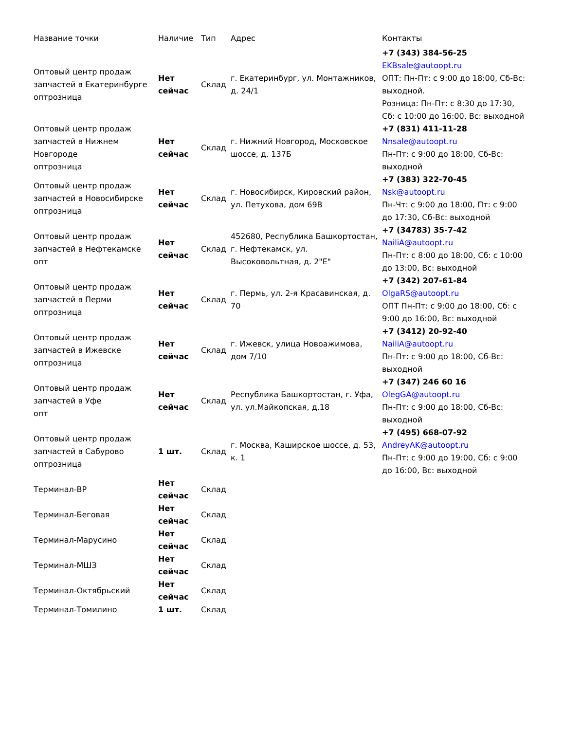| Название точки | Наличие | Тип | Адрес | Контакты |
| --- | --- | --- | --- | --- |
| Оптовый центр продаж запчастей в Екатеринбурге оптрозница | Нет сейчас | Склад | г. Екатеринбург, ул. Монтажников, д. 24/1 | +7 (343) 384-56-25 EKBsale@autoopt.ru ОПТ: Пн-Пт: с 9:00 до 18:00, Сб-Вс: выходной. Розница: Пн-Пт: с 8:30 до 17:30, Сб: с 10:00 до 16:00, Вс: выходной |
| Оптовый центр продаж запчастей в Нижнем Новгороде оптрозница | Нет сейчас | Склад | г. Нижний Новгород, Московское шоссе, д. 137Б | +7 (831) 411-11-28 Nnsale@autoopt.ru Пн-Пт: с 9:00 до 18:00, Сб-Вс: выходной |
| Оптовый центр продаж запчастей в Новосибирске оптрозница | Нет сейчас | Склад | г. Новосибирск, Кировский район, ул. Петухова, дом 69В | +7 (383) 322-70-45 Nsk@autoopt.ru Пн-Чт: с 9:00 до 18:00, Пт: с 9:00 до 17:30, Сб-Вс: выходной |
| Оптовый центр продаж запчастей в Нефтекамске опт | Нет сейчас | Склад | 452680, Республика Башкортостан, г. Нефтекамск, ул. Высоковольтная, д. 2"Е" | +7 (34783) 35-7-42 NailiA@autoopt.ru Пн-Пт: с 8:00 до 18:00, Сб: с 10:00 до 13:00, Вс: выходной |
| Оптовый центр продаж запчастей в Перми оптрозница | Нет сейчас | Склад | г. Пермь, ул. 2-я Красавинская, д. 70 | +7 (342) 207-61-84 OlgaRS@autoopt.ru ОПТ Пн-Пт: с 9:00 до 18:00, Сб: с 9:00 до 16:00, Вс: выходной |
| Оптовый центр продаж запчастей в Ижевске оптрозница | Нет сейчас | Склад | г. Ижевск, улица Новоажимова, дом 7/10 | +7 (3412) 20-92-40 NailiA@autoopt.ru Пн-Пт: с 9:00 до 18:00, Сб-Вс: выходной |
| Оптовый центр продаж запчастей в Уфе опт | Нет сейчас | Склад | Республика Башкортостан, г. Уфа, ул. ул.Майкопская, д.18 | +7 (347) 246 60 16 OlegGA@autoopt.ru Пн-Пт: с 9:00 до 18:00, Сб-Вс: выходной |
| Оптовый центр продаж запчастей в Сабурово оптрозница | 1 шт. | Склад | г. Москва, Каширское шоссе, д. 53, к. 1 | +7 (495) 668-07-92 AndreyAK@autoopt.ru Пн-Пт: с 9:00 до 19:00, Сб: с 9:00 до 16:00, Вс: выходной |
| Терминал-ВР | Нет сейчас | Склад | | |
| Терминал-Беговая | Нет сейчас | Склад | | |
| Терминал-Марусино | Нет сейчас | Склад | | |
| Терминал-МШЗ | Нет сейчас | Склад | | |
| Терминал-Октябрьский | Нет сейчас | Склад | | |
| Терминал-Томилино | 1 шт. | Склад | | |